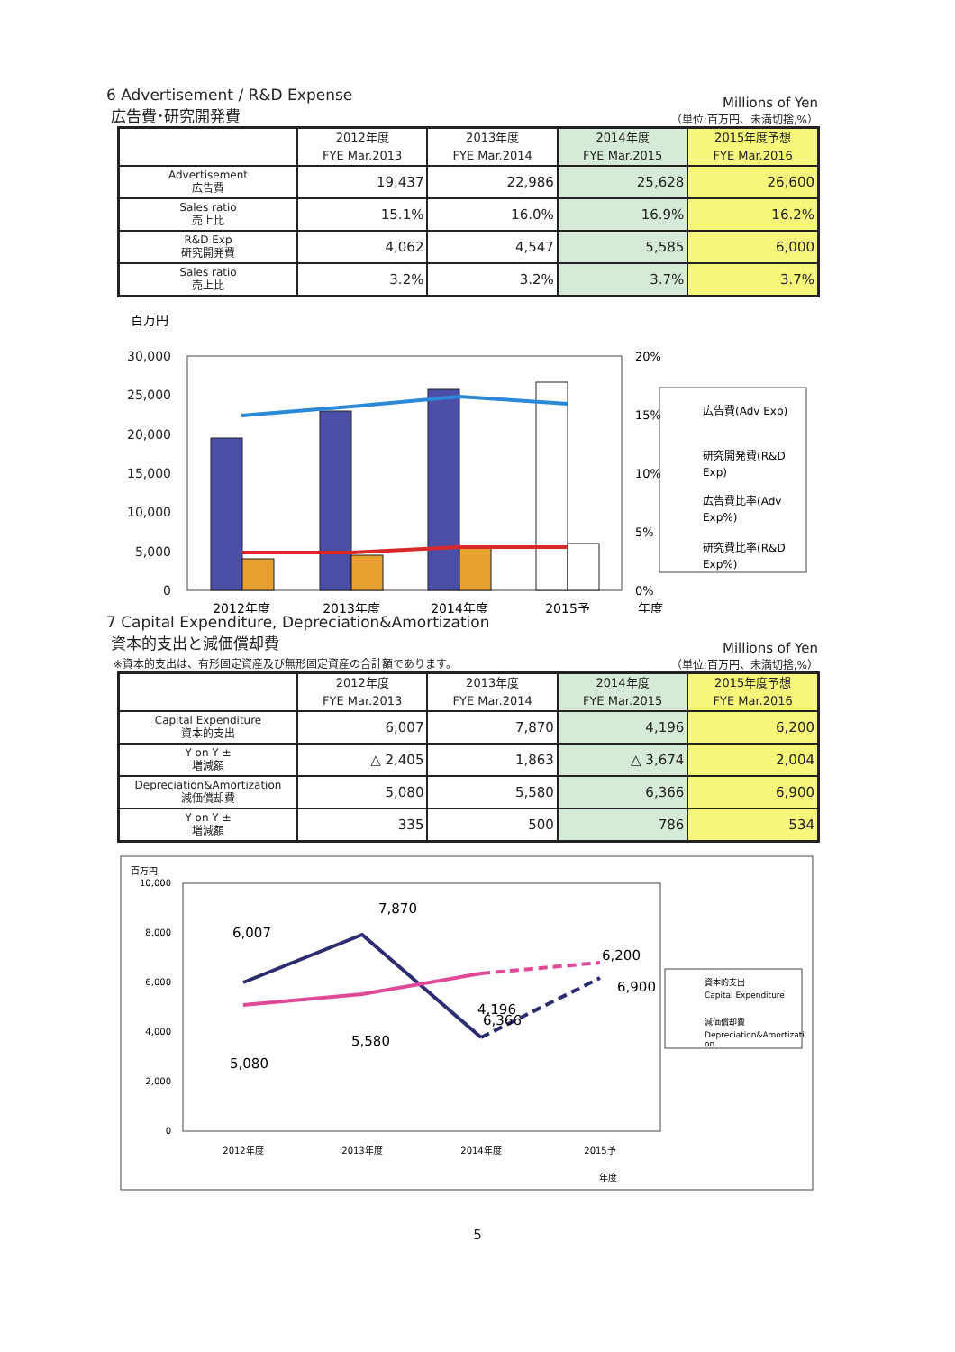6 Advertisement / R&D Expense
広告費･研究開発費
Millions of Yen
（単位:百万円、未満切捨,%）
| | 2012年度 FYE Mar.2013 | 2013年度 FYE Mar.2014 | 2014年度 FYE Mar.2015 | 2015年度予想 FYE Mar.2016 |
| --- | --- | --- | --- | --- |
| Advertisement 広告費 | 19,437 | 22,986 | 25,628 | 26,600 |
| Sales ratio 売上比 | 15.1% | 16.0% | 16.9% | 16.2% |
| R&D Exp 研究開発費 | 4,062 | 4,547 | 5,585 | 6,000 |
| Sales ratio 売上比 | 3.2% | 3.2% | 3.7% | 3.7% |
百万円
30,000
25,000
20,000
15,000
10,000
5,000
0
20%
15%
10%
5%
0%
2012年度
2013年度
2014年度
2015予
年度
広告費(Adv Exp)
研究開発費(R&D
Exp)
広告費比率(Adv
Exp%)
研究費比率(R&D
Exp%)
7 Capital Expenditure, Depreciation&Amortization
資本的支出と減価償却費
※資本的支出は、有形固定資産及び無形固定資産の合計額であります。
Millions of Yen
（単位:百万円、未満切捨,%）
| | 2012年度 FYE Mar.2013 | 2013年度 FYE Mar.2014 | 2014年度 FYE Mar.2015 | 2015年度予想 FYE Mar.2016 |
| --- | --- | --- | --- | --- |
| Capital Expenditure 資本的支出 | 6,007 | 7,870 | 4,196 | 6,200 |
| Y on Y ± 増減額 | △ 2,405 | 1,863 | △ 3,674 | 2,004 |
| Depreciation&Amortization 減価償却費 | 5,080 | 5,580 | 6,366 | 6,900 |
| Y on Y ± 増減額 | 335 | 500 | 786 | 534 |
百万円
10,000
8,000
6,000
4,000
2,000
0
6,007
7,870
4,196
6,200
5,080
5,580
6,366
6,900
2012年度
2013年度
2014年度
2015予
年度
資本的支出
Capital Expenditure
減価償却費
Depreciation&Amortizati
on
5